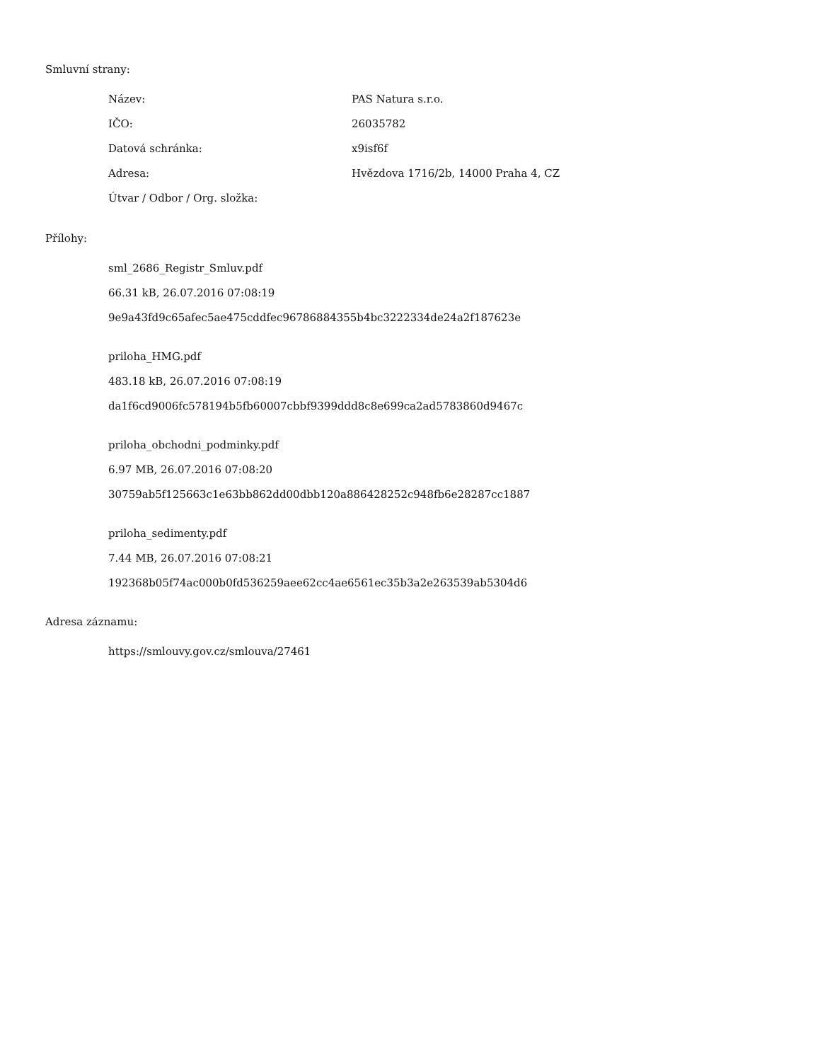Smluvní strany:
| Název: | PAS Natura s.r.o. |
| IČO: | 26035782 |
| Datová schránka: | x9isf6f |
| Adresa: | Hvězdova 1716/2b, 14000 Praha 4, CZ |
| Útvar / Odbor / Org. složka: | |
Přílohy:
sml_2686_Registr_Smluv.pdf
66.31 kB, 26.07.2016 07:08:19
9e9a43fd9c65afec5ae475cddfec96786884355b4bc3222334de24a2f187623e
priloha_HMG.pdf
483.18 kB, 26.07.2016 07:08:19
da1f6cd9006fc578194b5fb60007cbbf9399ddd8c8e699ca2ad5783860d9467c
priloha_obchodni_podminky.pdf
6.97 MB, 26.07.2016 07:08:20
30759ab5f125663c1e63bb862dd00dbb120a886428252c948fb6e28287cc1887
priloha_sedimenty.pdf
7.44 MB, 26.07.2016 07:08:21
192368b05f74ac000b0fd536259aee62cc4ae6561ec35b3a2e263539ab5304d6
Adresa záznamu:
https://smlouvy.gov.cz/smlouva/27461